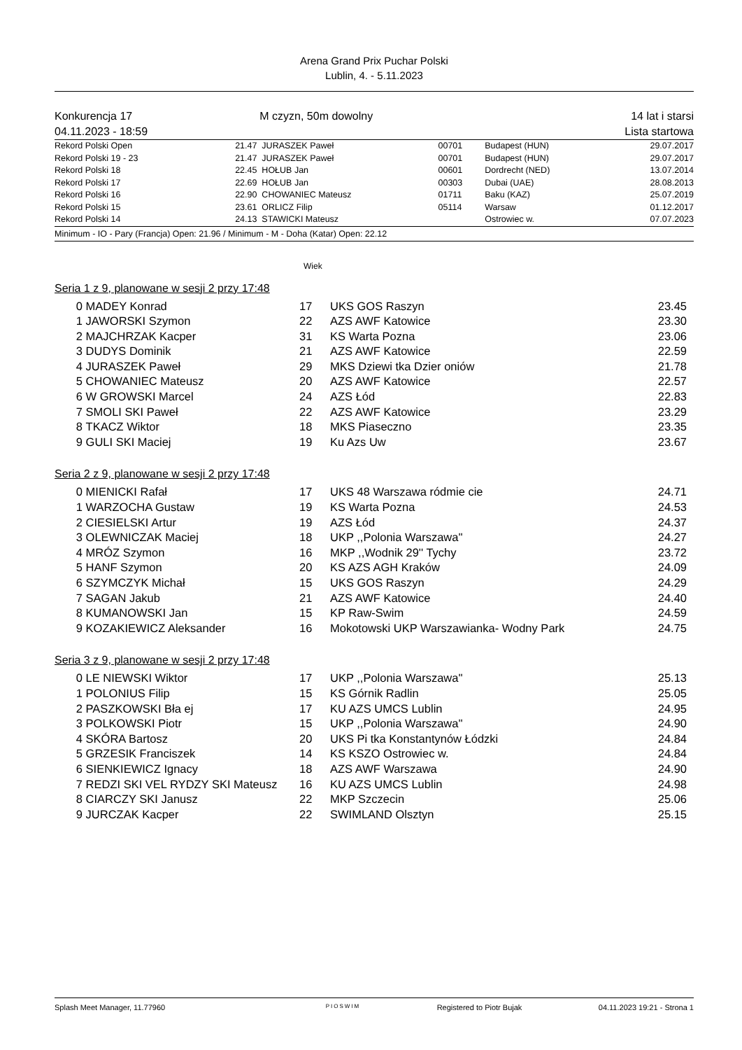Arena Grand Prix Puchar Polski
Lublin, 4. - 5.11.2023
Konkurencja 17
04.11.2023 - 18:59
M czyzn, 50m dowolny 14 lat i starsi
Lista startowa
| Rekord Polski Open | 21.47 | JURASZEK Paweł | 00701 | Budapest (HUN) | 29.07.2017 |
| Rekord Polski 19 - 23 | 21.47 | JURASZEK Paweł | 00701 | Budapest (HUN) | 29.07.2017 |
| Rekord Polski 18 | 22.45 | HOŁUB Jan | 00601 | Dordrecht (NED) | 13.07.2014 |
| Rekord Polski 17 | 22.69 | HOŁUB Jan | 00303 | Dubai (UAE) | 28.08.2013 |
| Rekord Polski 16 | 22.90 | CHOWANIEC Mateusz | 01711 | Baku (KAZ) | 25.07.2019 |
| Rekord Polski 15 | 23.61 | ORLICZ Filip | 05114 | Warsaw | 01.12.2017 |
| Rekord Polski 14 | 24.13 | STAWICKI Mateusz | | Ostrowiec w. | 07.07.2023 |
Minimum - IO - Pary (Francja) Open: 21.96 / Minimum - M - Doha (Katar) Open: 22.12
Wiek
Seria 1 z 9, planowane w sesji 2 przy 17:48
| 0 | MADEY Konrad | 17 | UKS GOS Raszyn | 23.45 |
| 1 | JAWORSKI Szymon | 22 | AZS AWF Katowice | 23.30 |
| 2 | MAJCHRZAK Kacper | 31 | KS Warta Pozna | 23.06 |
| 3 | DUDYS Dominik | 21 | AZS AWF Katowice | 22.59 |
| 4 | JURASZEK Paweł | 29 | MKS Dziewi tka Dzier oniów | 21.78 |
| 5 | CHOWANIEC Mateusz | 20 | AZS AWF Katowice | 22.57 |
| 6 | W GROWSKI Marcel | 24 | AZS Łód | 22.83 |
| 7 | SMOLI SKI Paweł | 22 | AZS AWF Katowice | 23.29 |
| 8 | TKACZ Wiktor | 18 | MKS Piaseczno | 23.35 |
| 9 | GULI SKI Maciej | 19 | Ku Azs Uw | 23.67 |
Seria 2 z 9, planowane w sesji 2 przy 17:48
| 0 | MIENICKI Rafał | 17 | UKS 48 Warszawa ródmie cie | 24.71 |
| 1 | WARZOCHA Gustaw | 19 | KS Warta Pozna | 24.53 |
| 2 | CIESIELSKI Artur | 19 | AZS Łód | 24.37 |
| 3 | OLEWNICZAK Maciej | 18 | UKP ,,Polonia Warszawa'' | 24.27 |
| 4 | MRÓZ Szymon | 16 | MKP ,,Wodnik 29'' Tychy | 23.72 |
| 5 | HANF Szymon | 20 | KS AZS AGH Kraków | 24.09 |
| 6 | SZYMCZYK Michał | 15 | UKS GOS Raszyn | 24.29 |
| 7 | SAGAN Jakub | 21 | AZS AWF Katowice | 24.40 |
| 8 | KUMANOWSKI Jan | 15 | KP Raw-Swim | 24.59 |
| 9 | KOZAKIEWICZ Aleksander | 16 | Mokotowski UKP Warszawianka- Wodny Park | 24.75 |
Seria 3 z 9, planowane w sesji 2 przy 17:48
| 0 | LE NIEWSKI Wiktor | 17 | UKP ,,Polonia Warszawa'' | 25.13 |
| 1 | POLONIUS Filip | 15 | KS Górnik Radlin | 25.05 |
| 2 | PASZKOWSKI Bła ej | 17 | KU AZS UMCS Lublin | 24.95 |
| 3 | POLKOWSKI Piotr | 15 | UKP ,,Polonia Warszawa'' | 24.90 |
| 4 | SKÓRA Bartosz | 20 | UKS Pi tka Konstantynów Łódzki | 24.84 |
| 5 | GRZESIK Franciszek | 14 | KS KSZO Ostrowiec w. | 24.84 |
| 6 | SIENKIEWICZ Ignacy | 18 | AZS AWF Warszawa | 24.90 |
| 7 | REDZI SKI VEL RYDZY SKI Mateusz | 16 | KU AZS UMCS Lublin | 24.98 |
| 8 | CIARCZY SKI Janusz | 22 | MKP Szczecin | 25.06 |
| 9 | JURCZAK Kacper | 22 | SWIMLAND Olsztyn | 25.15 |
Splash Meet Manager, 11.77960
PIOSWIM
Registered to Piotr Bujak 04.11.2023 19:21 - Strona 1